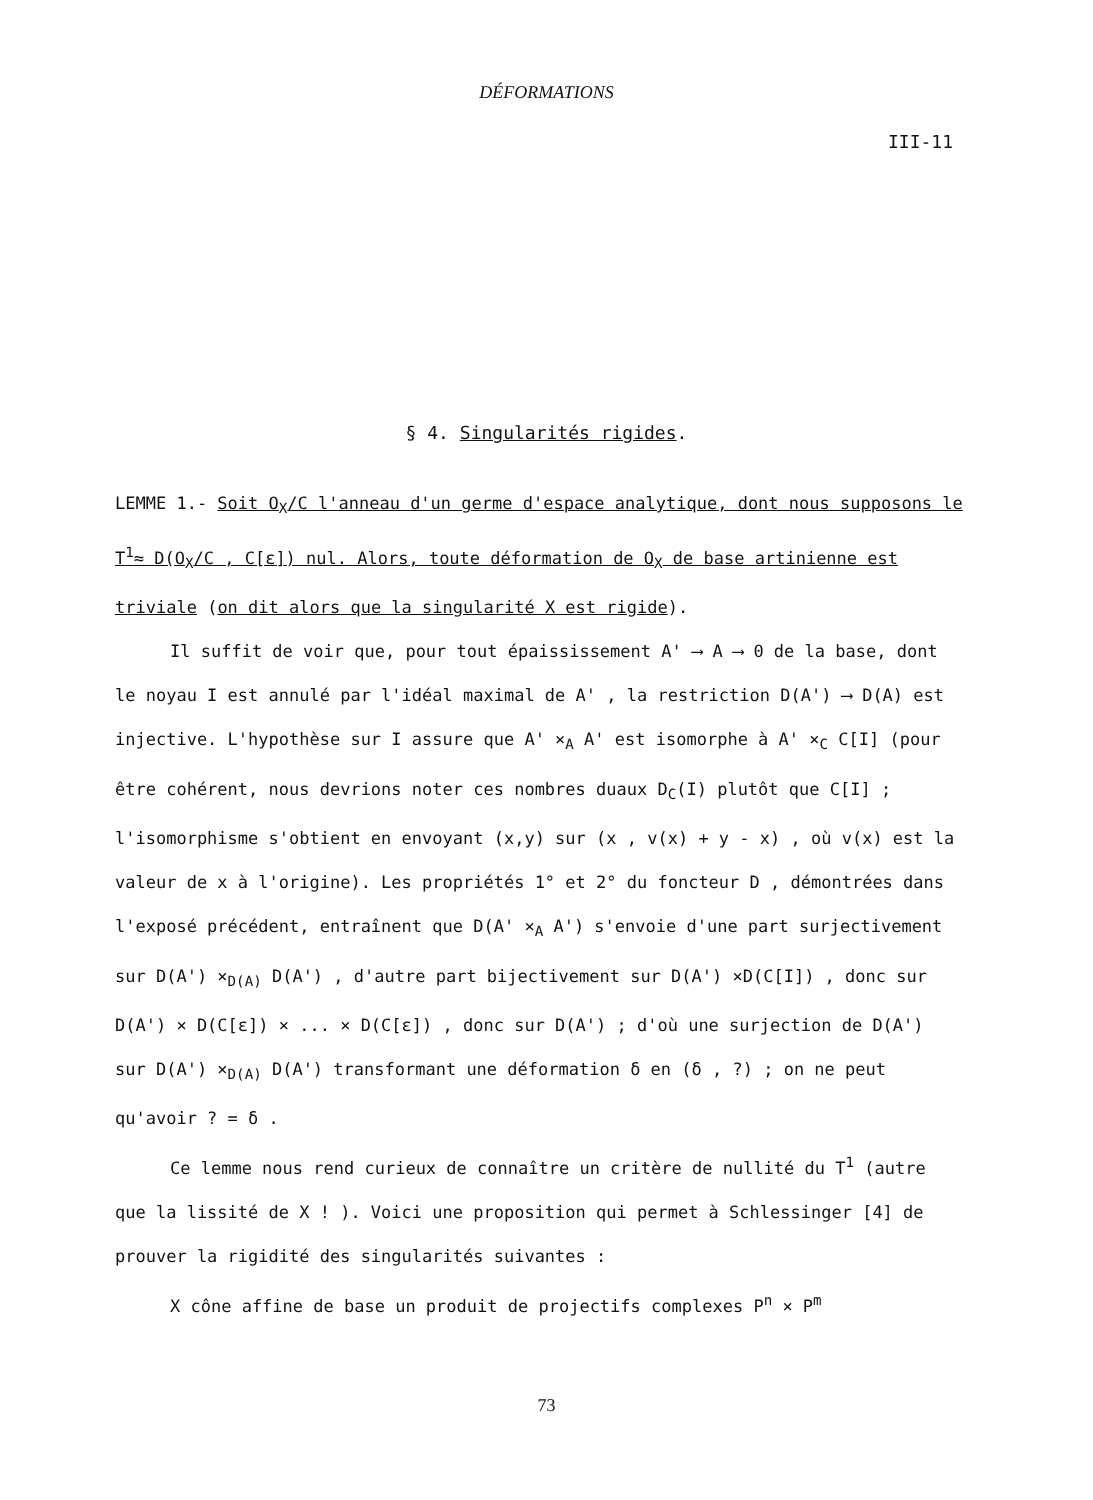DÉFORMATIONS
III-11
§ 4. Singularités rigides.
LEMME 1.- Soit O<sub>X</sub>/C l'anneau d'un germe d'espace analytique, dont nous supposons le T<sup>1</sup>≈ D(O<sub>X</sub>/C , C[ε]) nul. Alors, toute déformation de O<sub>X</sub> de base artinienne est triviale (on dit alors que la singularité X est rigide).
Il suffit de voir que, pour tout épaississement A' ⟶ A ⟶ 0 de la base, dont le noyau I est annulé par l'idéal maximal de A' , la restriction D(A') ⟶ D(A) est injective. L'hypothèse sur I assure que A' ×<sub>A</sub> A' est isomorphe à A' ×<sub>C</sub> C[I] (pour être cohérent, nous devrions noter ces nombres duaux D<sub>C</sub>(I) plutôt que C[I] ; l'isomorphisme s'obtient en envoyant (x,y) sur (x , v(x) + y - x) , où v(x) est la valeur de x à l'origine). Les propriétés 1° et 2° du foncteur D , démontrées dans l'exposé précédent, entraînent que D(A' ×<sub>A</sub> A') s'envoie d'une part surjectivement sur D(A') ×<sub>D(A)</sub> D(A') , d'autre part bijectivement sur D(A') ×D(C[I]) , donc sur D(A') × D(C[ε]) × ... × D(C[ε]) , donc sur D(A') ; d'où une surjection de D(A') sur D(A') ×<sub>D(A)</sub> D(A') transformant une déformation δ en (δ , ?) ; on ne peut qu'avoir ? = δ .
Ce lemme nous rend curieux de connaître un critère de nullité du T<sup>1</sup> (autre que la lissité de X ! ). Voici une proposition qui permet à Schlessinger [4] de prouver la rigidité des singularités suivantes :
X cône affine de base un produit de projectifs complexes P<sup>n</sup> × P<sup>m</sup>
73